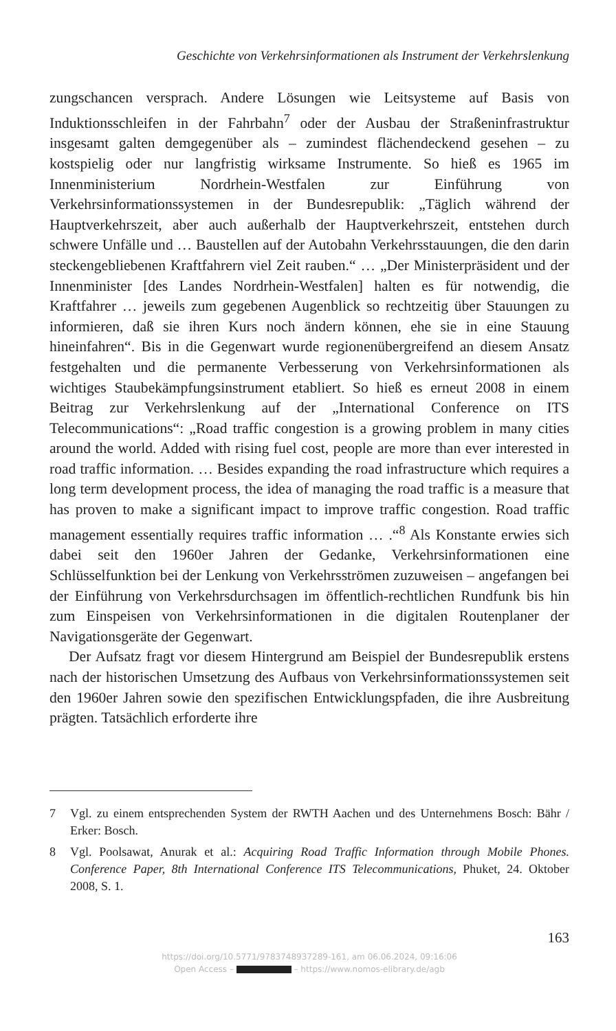Geschichte von Verkehrsinformationen als Instrument der Verkehrslenkung
zungschancen versprach. Andere Lösungen wie Leitsysteme auf Basis von Induktionsschleifen in der Fahrbahn<sup>7</sup> oder der Ausbau der Straßeninfrastruktur insgesamt galten demgegenüber als – zumindest flächendeckend gesehen – zu kostspielig oder nur langfristig wirksame Instrumente. So hieß es 1965 im Innenministerium Nordrhein-Westfalen zur Einführung von Verkehrsinformationssystemen in der Bundesrepublik: „Täglich während der Hauptverkehrszeit, aber auch außerhalb der Hauptverkehrszeit, entstehen durch schwere Unfälle und … Baustellen auf der Autobahn Verkehrsstauungen, die den darin steckengebliebenen Kraftfahrern viel Zeit rauben.“ … „Der Ministerpräsident und der Innenminister [des Landes Nordrhein-Westfalen] halten es für notwendig, die Kraftfahrer … jeweils zum gegebenen Augenblick so rechtzeitig über Stauungen zu informieren, daß sie ihren Kurs noch ändern können, ehe sie in eine Stauung hineinfahren“. Bis in die Gegenwart wurde regionenübergreifend an diesem Ansatz festgehalten und die permanente Verbesserung von Verkehrsinformationen als wichtiges Staubekämpfungsinstrument etabliert. So hieß es erneut 2008 in einem Beitrag zur Verkehrslenkung auf der „International Conference on ITS Telecommunications“: „Road traffic congestion is a growing problem in many cities around the world. Added with rising fuel cost, people are more than ever interested in road traffic information. … Besides expanding the road infrastructure which requires a long term development process, the idea of managing the road traffic is a measure that has proven to make a significant impact to improve traffic congestion. Road traffic management essentially requires traffic information … .“<sup>8</sup> Als Konstante erwies sich dabei seit den 1960er Jahren der Gedanke, Verkehrsinformationen eine Schlüsselfunktion bei der Lenkung von Verkehrsströmen zuzuweisen – angefangen bei der Einführung von Verkehrsdurchsagen im öffentlich-rechtlichen Rundfunk bis hin zum Einspeisen von Verkehrsinformationen in die digitalen Routenplaner der Navigationsgeräte der Gegenwart.
Der Aufsatz fragt vor diesem Hintergrund am Beispiel der Bundesrepublik erstens nach der historischen Umsetzung des Aufbaus von Verkehrsinformationssystemen seit den 1960er Jahren sowie den spezifischen Entwicklungspfaden, die ihre Ausbreitung prägten. Tatsächlich erforderte ihre
7 Vgl. zu einem entsprechenden System der RWTH Aachen und des Unternehmens Bosch: Bähr / Erker: Bosch.
8 Vgl. Poolsawat, Anurak et al.: Acquiring Road Traffic Information through Mobile Phones. Conference Paper, 8th International Conference ITS Telecommunications, Phuket, 24. Oktober 2008, S. 1.
163
https://doi.org/10.5771/9783748937289-161, am 06.06.2024, 09:16:06
Open Access – – https://www.nomos-elibrary.de/agb